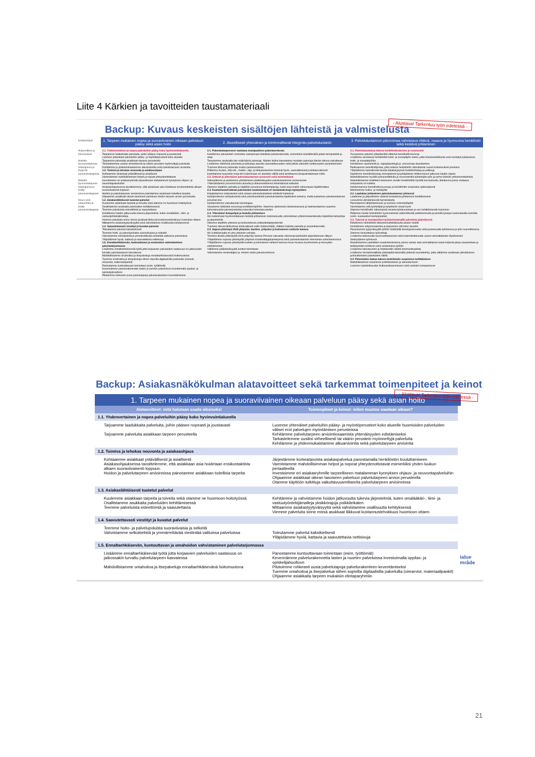Liite 4 Kärkien ja tavoitteiden taustamateriaali
Backup: Kuvaus keskeisten sisältöjen lähteistä ja valmistelusta
- Alustava! Tarkentuu työn edetessä -
| Kehityskärjet | 1. Tarpeen mukainen nopea ja suoraviivainen oikeaan palveluun pääsy sekä asian hoito | 2. Alueellisesti yhtenäinen ja toiminnallisesti integroitu palvelutuotanto | 3. Palvelutuotannon pitovoimaa vahvistava riittävä, osaava ja hyvinvoiva henkilöstö sekä kestävä johtaminen |
| Alatavoitteet ja toimenpiteet Mainittu hyvinvointialueen strategiassa ja löytyivät palvelustrategiasta Mainittu hyvinvointialueen strategiassa ja lisätty palvelustrategiaan Nousi esiin valtuustolla ja lisätty palvelustrategiaan | 1.1. Yhdenvertainen ja nopea palveluihin pääsy koko hyvinvointialueella Tarjoamme laadukkaita palveluita, joihin pääsee nopeasti ja joustavasti Luomme yhtenäiset palveluihin pääsy- ja myöntöperusteet koko alueelle Tarjoamme palveluita asiakkaan tarpeen perusteella Tarkastelemme uusiksi virheellisesti tai väärin perustein myönnettyjä palveluita Kehitämme ja yhdenmukaistamme alkuarviointia sekä palvelutarpeen arviointia 1.3. Toimiva ja tehokas neuvonta ja asiakasohjaus Kohtaamme asiakkaat ystävällisesti ja asiallisesti Varmistamme mahdollisimman helpot ja nopeat yhteydenottotavat Investoimme eri asiakasryhmille tarpeelliseen matalamman kynnyksen ohjaus- ja neuvontapalveluihin Asiakasohjauksessa tavoittelemme, että asiakkaan asia hoidetaan ensikontaktista alkaen suoraviivaisesti loppuun. Hoidon ja palvelutarpeen arvioinnissa painotamme asiakkaan todellisia tarpeita Ohjaamme asiakkaat oikean tasoiseen palveluun hoidon tarpeen arvion perusteella 1.2. Asiakaslähtöisesti tuotetut palvelut Kuulemme asiakkaan tarpeita ja toiveita sekä otamme ne huomioon hoitotyössä Osallistamme asukkaita palveluiden kehittämisessä Teemme palveluista esteettömiä ja saavutettavia Kehitämme hoidon jatkuvuutta tukevia järjestelmiä, kuten omalääkäri-, tiimi- ja vastuutyöntekijämalleja Viemme palveluita sinne missä asukkaat liikkuvat kustannustehokkuus huomioon ottaen Mittaamme asiakastyytyväisyyttä sekä vahvistamme osallisuutta kehityksessä 1.4. Saavutettavasti viestityt ja kuvatut palvelut Toteutamme palvelut kaksikielisesti Teemme hoito- ja palvelupoluista suoraviivaisia ja selkeitä Vahvistamme selkokielistä ja ymmärrettävää viestintää valituissa palveluissa Ylläpidämme hyviä, kattavia ja saavutettavia nettisivuja 1.5. Ennaltaehkäisevän, kuntouttavan ja omahoidon vahvistaminen palvelutarjonnassa Lisäämme ennaltaehkäisevää työtä jotta korjaavien palveluiden saatavuus on jatkossakin turvattu palvelutarpeen kasvatessa Mahdollistamme omahoitoa ja itsepalveluja ennaltaehkäisevänä hoitomuotona Tuemme omahoitoa ja itsepalveluja siihen sopivilla digitaalisilla palveluilla (omaolo oirearviot, materiaalipankit) Panostamme kuntouttavaan toimintaan (esim. työttömät) Kevennämme palvelurakennetta lasten ja nuorten palveluissa investoimalla oppilas- ja opiskelijahuoltoon Pilotoimme rohkeasti uusia palvelutapoja palvelurakenteen keventämiseksi | 2.1. Palveluntarpeeseen vastaava monipuolinen palveluverkosto Kehitämme palveluiden verkostoa vastaamaan todellista palveluntarvetta, esimerkiksi keskittämällä joitain toimipisteitä ja -aloja Toteutamme asukkaille lain määräämiä palveluja. Näiden lisäksi toteutamme muitakin palveluja tämän ollessa vaikuttavaa Lisäämme sähköisiä palveluita ja työkaluja alueella saavutettavuuden sekä pitkän aikavälin tuottavuuden parantamiseksi Tuomme liikkuvia palveluita osaksi palveluverkkoa Pidämme huolen, että etä-, mobiili-, digi- ja lähipalvelumme toimivat hyvin, saumattomasti ja tietoturvallisesti Kartoitamme kysynnän eroja Itä-Uudenmaan eri alueiden välillä sekä tarvittaessa tasapainottamaan näitä. 2.2. Selkeät ja yhtenäiset palvelutuotannon prosessit sekä toimintatavat Selkeytämme ja poistamme ylimääräisen päällekäisyyden palvelutuotannon prosesseista Yhtenäistämme prosessit koko alueella ja dokumentoimme toimintatavat selkeästi Otamme käyttöön parhaita ja näyttöön perustuvia toimintatapoja, kuten lean-mallin vahvempaa käyttöönottoa 2.3. Kustannustehokkaat palveluiden tuotantotavat eri tuotantokeinoja hyödyntäen Kilpailutamme ostopalvelut sekä omaan palvelutuotantoon tehtävät hankinnat Hyödynnämme ostopalveluita sekä palveluseteleitä palvelutuotantoa täyttävänä keinona, mutta tuotamme palvelutuotannon perustan itse Hyödynnämme vaikuttavinta teknologiaa Varaamme riittävästi resursseja kehittämistyöhön. Haemme aktiivisesti rahoituskanavia ja hankkeistamme saamme kokonaisuudet palvelutuotantoa tukeviksi kokonaisuuksiksi 2.4. Yhtenäiset tietopohjat ja tiedolla johtaminen Itä-Uudenmaan hyvinvointialueen tiedolla johtamisen kokonaisuutta vahvistetaan yhdenmukaistamalla käytettävä tietopohja ja järjestelmät Otamme käyttöön yhteisen ja keskustelevan potilastietojärjestelmän Tuomme talousnäkökulmaa kohtuullisesti esille hoitokentällä, välttäen liiallista painetta ja arviointikierrettä. 2.5. Sujuva yhteistyö HUS-yhtymän, kuntien, yritysten ja kolmannen sektorin kanssa Itä-Uudellamaalla on yksi yhteinen sairaala Teemme tiivistä yhteistyötä HUS-yhtymän kanssa Porvoon sairaalan erikoissairaanhoidon järjestämiseen liittyen Ylläpidämme sujuvaa yhteistyötä yrityksiin monituottajajärjestelyissä sekä palvelutuotannon elinvoiman vahvistamisessa Ylläpidämme sujuvaa yhteistyötä kuntien ja kolmannen sektorin kanssa muun muassa hyvinvoinnin ja terveyden edistämiseksi Vältämme päällekkäisyyttä kuntien toimintaan Vahvistamme omahoitajien ja -tiimien roolia palveluverkossa | 3.1. Palvelutuotantoa tukeva henkilöstörakenne ja resursointi Turvaamme palvelut ylläpitämällä riittävää henkilöstöresurssia Lisäämme avustavaa henkilöstöä hoito- ja sosiaalityön tueksi, jotta hoivahenkilökunta voisi keskittyä pääasiassa hoito- ja sosiaalityöhön Kehitämme varahenkilö ja -sijaisjärjestelyjä ja -prosesseja alueellamme Paikkaamme henkilöstöpulaa, jotta ostetun henkilöstön aiheuttamat suuret kustannukset pienenisi. Ylläpidämme kansallisella tasolla kilpailukykyisiä henkilöstöetuja ja palkkoja Käytämme henkilöstöostoja ensisijaisesti kysyntäpiikkien hillitsemiseen jatkuvan käytön sijasta Mahdollistamme hyvällä työsuunnittelulla ja resursoinnilla työntekijän työn ja perhe-elämän yhteensovittamista Mahdollistamme lisätöiden tekemisen omalle henkilöstölle hyvällä korvauksella, tilanteessa jossa vastaava ostopalvelu on kallista. Kohdennamme henkilöstöresursseja ja henkilöstön osaamista optimaalisesti Minimoimme hukka- ja metatyötä 3.2. Laadukas johtaminen palvelutuotannon ytimessä Laadimme ja järjestämme sisäisiä koulutuksia johtamisen kehittämiseksi Luovumme ylimääräisestä byrokratiasta Panostamme lähijohtamiseen ja tuemme esihenkilötyötä Varmistamme että työntekijät ja työyhteisö voivat hyvin Otamme henkilöstön näkemyksiä omasta työnkuvastaan ja sen kehittämisestä huomioon Pidämme huolta henkilöstön hyvinvoinnista säännöllisellä palkitsemisella ja pienillä työarjen kannustavilla keinoilla (esim. kuukautiset tsemppipullat) 3.3. Tukevat ja monipuoliset työskentelymallit palveluita järjestäessä Edistämme henkilöstön liikkumismahdollisuutta alueen sisällä Keskitämme erityisosaamista ja tarjoamme sitä koko alueelle Parannamme tyytyväisyyttä työhön lisäämällä itseohjautuvuutta sekä joustavuutta työnteossa ja työn suunnittelussa Olemme houkutteleva työnantaja Lisäämme tietoisuutta hyvinvointialueesta sekä mainostettavuutta uusien ammattilaisten löytämiseksi Selkeytämme työnkuvia Muodostamme paikoittain osaamiskeskuksia, joissa saman alan ammattilaiset voivat helposti jakaa osaamistaan ja tietämystään toisilleen sekä vertaistukea työhön Lisäämme talouspuolen ja hoitokentän välistä kommunikaatiota Lisäämme moniammatillista yhteistyötä tekemällä yhteisiä suunnitelmia, jotta vältämme asiakkaan ylimääräisen juoksuttamisen palveluiden välillä 3.4. Palveluiden laatua tukeva henkilöstön osaamisen kehittäminen Mahdollistamme osaamisen profiloitumisen ja erikoistumisen Luomme mahdollisuuden lisäkouluttautumiseen sekä asioiden kertaamiseen |
Backup: Asiakasnäkökulman alatavoitteet sekä tarkemmat toimenpiteet ja keinot
- Alustava! Tarkentuu työn edetessä -
1. Tarpeen mukainen nopea ja suoraviivainen oikeaan palveluun pääsy sekä asian hoito
| Alatavoitteet: mitä halutaan saada aikaiseksi | Toimenpiteet ja keinot: miten muutos saadaan aikaan? |
| --- | --- |
| 1.1. Yhdenvertainen ja nopea palveluihin pääsy koko hyvinvointialueella | |
| Tarjoamme laadukkaita palveluita, joihin pääsee nopeasti ja joustavasti Tarjoamme palveluita asiakkaan tarpeen perusteella | Luomme yhtenäiset palveluihin pääsy- ja myöntöperusteet koko alueelle huomioiden palveluiden väliset erot palvelujen myöntämisen perusteissa Kehitämme palvelutarpeen arviointiosaamista yhtenäisyyden edistämiseksi Tarkastelemme uusiksi virheellisesti tai väärin perustein myönnettyjä palveluita Kehitämme ja yhdenmukaistamme alkuarviointia sekä palvelutarpeen arviointia |
| 1.2. Toimiva ja tehokas neuvonta ja asiakasohjaus | |
| Kohtaamme asiakkaat ystävällisesti ja asiallisesti Asiakasohjauksessa tavoittelemme, että asiakkaan asia hoidetaan ensikontaktista alkaen suoraviivaisesti loppuun. Hoidon ja palvelutarpeen arvioinnissa painotamme asiakkaan todellisia tarpeita | Järjestämme korkeatasoista asiakaspalvelua panostamalla henkilöstön kouluttamiseen Varmistamme mahdollisimman helpot ja nopeat yhteydenottotavat esimerkiksi yhden luukun periaatteella Investoimme eri asiakasryhmille tarpeelliseen matalamman kynnyksen ohjaus- ja neuvontapalveluihin Ohjaamme asiakkaat oikean tasoiseen palveluun palvelutarpeen arvion perusteella Otamme käyttöön tutkittuja vaikuttavuusmittareita palvelutarpeen arvioinnissa |
| 1.3. Asiakaslähtöisesti tuotetut palvelut | |
| Kuulemme asiakkaan tarpeita ja toiveita sekä otamme ne huomioon hoitotyössä Osallistamme asukkaita palveluiden kehittämisessä Teemme palveluista esteettömiä ja saavutettavia | Kehitämme ja vahvistamme hoidon jatkuvuutta tukevia järjestelmiä, kuten omalääkäri-, tiimi- ja vastuutyöntekijämalleja yksikkörajoja poikkileikaten Mittaamme asiakastyytyväisyyttä sekä vahvistamme osallisuutta kehityksessä Viemme palveluita sinne missä asukkaat liikkuvat kustannustehokkuus huomioon ottaen |
| 1.4. Saavutettavasti viestityt ja kuvatut palvelut | |
| Teemme hoito- ja palvelupoluista suoraviivaisia ja selkeitä Vahvistamme selkokielistä ja ymmärrettävää viestintää valituissa palveluissa | Toteutamme palvelut kaksikielisesti Ylläpidämme hyviä, kattavia ja saavutettavia nettisivuja |
| 1.5. Ennaltaehkäisevän, kuntouttavan ja omahoidon vahvistaminen palvelutarjonnassa | |
| Lisäämme ennaltaehkäisevää työtä jotta korjaavien palveluiden saatavuus on jatkossakin turvattu palvelutarpeen kasvatessa Mahdollistamme omahoitoa ja itsepalveluja ennaltaehkäisevänä hoitomuotona | Panostamme kuntouttavaan toimintaan (esim. työttömät) Kevennämme palvelurakennetta lasten ja nuorten palveluissa investoimalla oppilas- ja opiskelijahuoltoon Pilotoimme rohkeasti uusia palvelutapoja palvelurakenteen keventämiseksi Tuemme omahoitoa ja itsepalvelua siihen sopivilla digitaalisilla palveluilla (oirearviot, materiaalipankit) Ohjaamme asiakkaita tarpeen mukaisiin elintaparyhmiin |
ialue
mråde
21